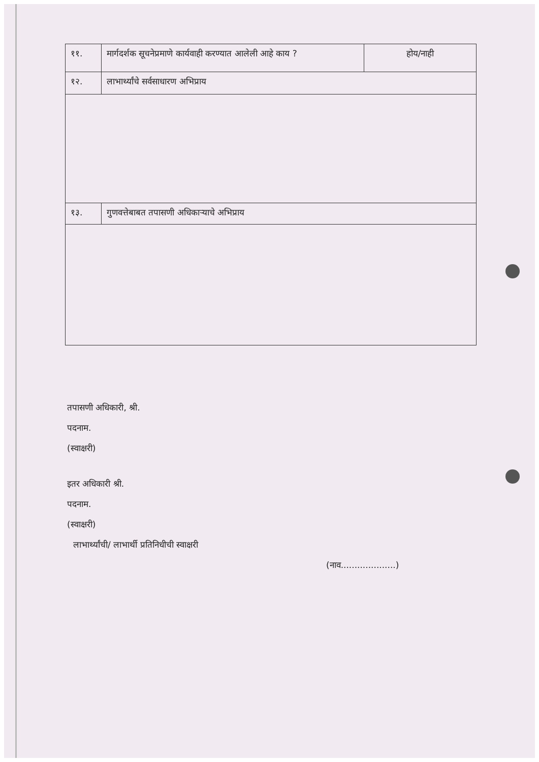| ११. | मार्गदर्शक सूचनेप्रमाणे कार्यवाही करण्यात आलेली आहे काय ? | होय/नाही |
| १२. | लाभार्थ्यांचे सर्वसाधारण अभिप्राय | |
| १३. | गुणवत्तेबाबत तपासणी अधिकाऱ्याचे अभिप्राय | |
तपासणी अधिकारी, श्री.
पदनाम.
(स्वाक्षरी)
इतर अधिकारी श्री.
पदनाम.
(स्वाक्षरी)
लाभार्थ्यांची/ लाभार्थी प्रतिनिधीची स्वाक्षरी
(नाव....................)